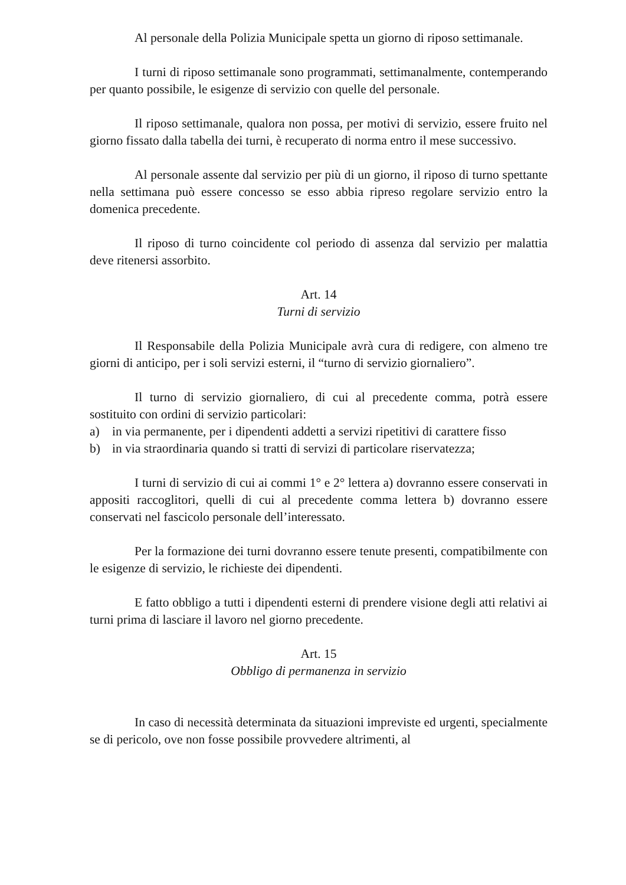Al personale della Polizia Municipale spetta un giorno di riposo settimanale.
I turni di riposo settimanale sono programmati, settimanalmente, contemperando per quanto possibile, le esigenze di servizio con quelle del personale.
Il riposo settimanale, qualora non possa, per motivi di servizio, essere fruito nel giorno fissato dalla tabella dei turni, è recuperato di norma entro il mese successivo.
Al personale assente dal servizio per più di un giorno, il riposo di turno spettante nella settimana può essere concesso se esso abbia ripreso regolare servizio entro la domenica precedente.
Il riposo di turno coincidente col periodo di assenza dal servizio per malattia deve ritenersi assorbito.
Art. 14
Turni di servizio
Il Responsabile della Polizia Municipale avrà cura di redigere, con almeno tre giorni di anticipo, per i soli servizi esterni, il “turno di servizio giornaliero”.
Il turno di servizio giornaliero, di cui al precedente comma, potrà essere sostituito con ordini di servizio particolari:
a) in via permanente, per i dipendenti addetti a servizi ripetitivi di carattere fisso
b) in via straordinaria quando si tratti di servizi di particolare riservatezza;
I turni di servizio di cui ai commi 1° e 2° lettera a) dovranno essere conservati in appositi raccoglitori, quelli di cui al precedente comma lettera b) dovranno essere conservati nel fascicolo personale dell’interessato.
Per la formazione dei turni dovranno essere tenute presenti, compatibilmente con le esigenze di servizio, le richieste dei dipendenti.
E fatto obbligo a tutti i dipendenti esterni di prendere visione degli atti relativi ai turni prima di lasciare il lavoro nel giorno precedente.
Art. 15
Obbligo di permanenza in servizio
In caso di necessità determinata da situazioni impreviste ed urgenti, specialmente se di pericolo, ove non fosse possibile provvedere altrimenti, al